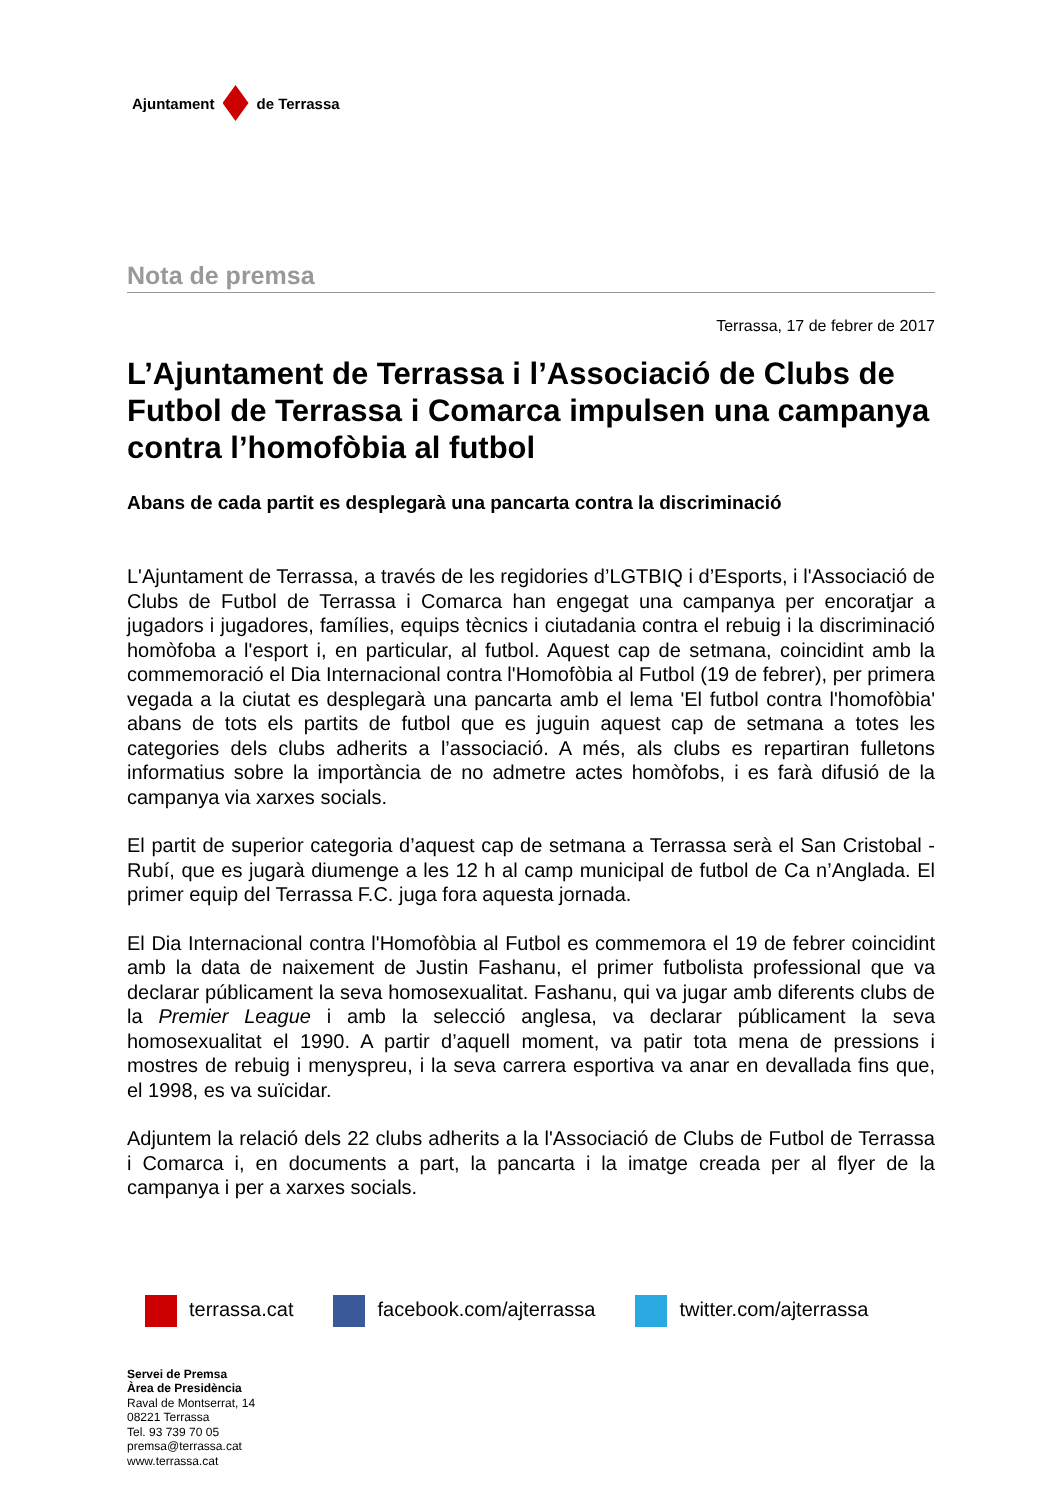Ajuntament de Terrassa
Nota de premsa
Terrassa, 17 de febrer de 2017
L’Ajuntament de Terrassa i l’Associació de Clubs de Futbol de Terrassa i Comarca impulsen una campanya contra l’homofòbia al futbol
Abans de cada partit es desplegarà una pancarta contra la discriminació
L'Ajuntament de Terrassa, a través de les regidories d’LGTBIQ i d’Esports, i l'Associació de Clubs de Futbol de Terrassa i Comarca han engegat una campanya per encoratjar a jugadors i jugadores, famílies, equips tècnics i ciutadania contra el rebuig i la discriminació homòfoba a l'esport i, en particular, al futbol. Aquest cap de setmana, coincidint amb la commemoració el Dia Internacional contra l'Homofòbia al Futbol (19 de febrer), per primera vegada a la ciutat es desplegarà una pancarta amb el lema 'El futbol contra l'homofòbia' abans de tots els partits de futbol que es juguin aquest cap de setmana a totes les categories dels clubs adherits a l’associació. A més, als clubs es repartiran fulletons informatius sobre la importància de no admetre actes homòfobs, i es farà difusió de la campanya via xarxes socials.
El partit de superior categoria d’aquest cap de setmana a Terrassa serà el San Cristobal - Rubí, que es jugarà diumenge a les 12 h al camp municipal de futbol de Ca n’Anglada. El primer equip del Terrassa F.C. juga fora aquesta jornada.
El Dia Internacional contra l'Homofòbia al Futbol es commemora el 19 de febrer coincidint amb la data de naixement de Justin Fashanu, el primer futbolista professional que va declarar públicament la seva homosexualitat. Fashanu, qui va jugar amb diferents clubs de la Premier League i amb la selecció anglesa, va declarar públicament la seva homosexualitat el 1990. A partir d’aquell moment, va patir tota mena de pressions i mostres de rebuig i menyspreu, i la seva carrera esportiva va anar en devallada fins que, el 1998, es va suïcidar.
Adjuntem la relació dels 22 clubs adherits a la l'Associació de Clubs de Futbol de Terrassa i Comarca i, en documents a part, la pancarta i la imatge creada per al flyer de la campanya i per a xarxes socials.
terrassa.cat facebook.com/ajterrassa twitter.com/ajterrassa
Servei de Premsa
Àrea de Presidència
Raval de Montserrat, 14
08221 Terrassa
Tel. 93 739 70 05
premsa@terrassa.cat
www.terrassa.cat